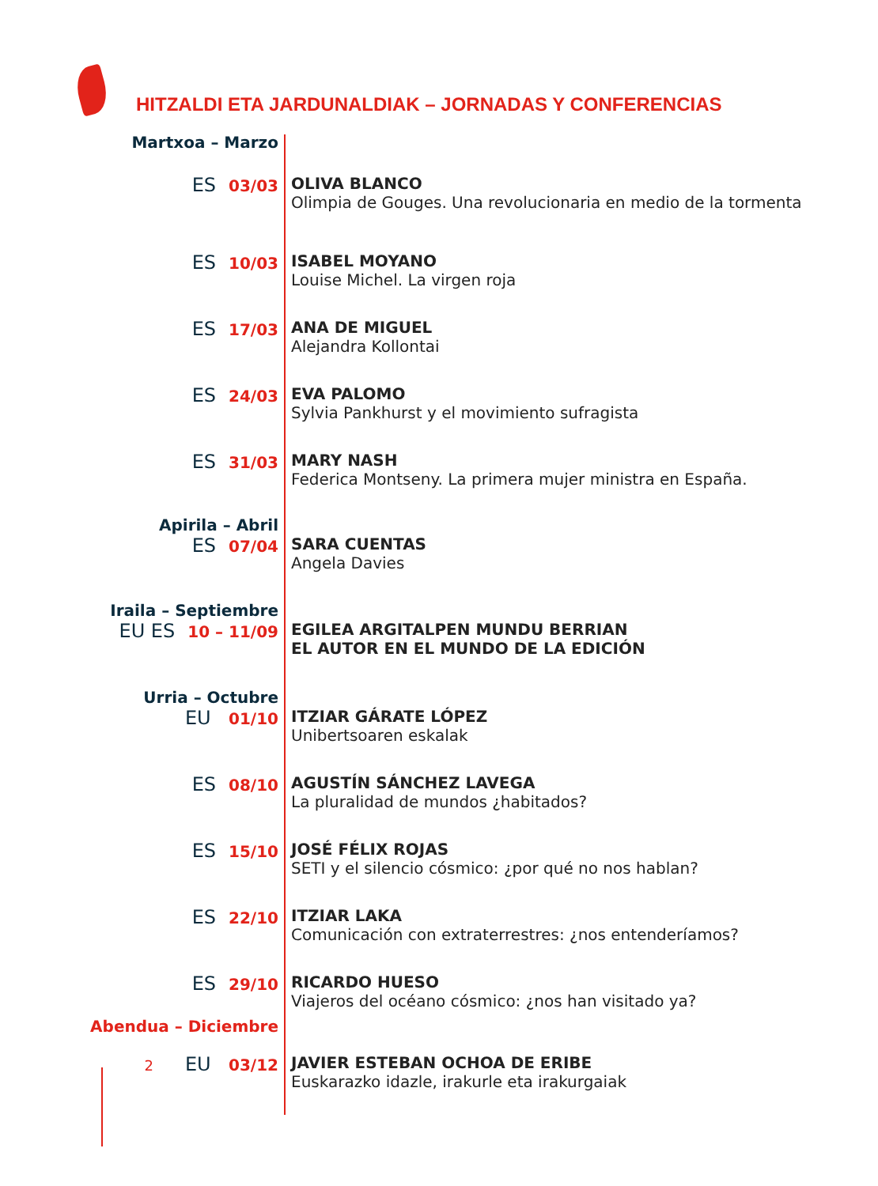HITZALDI ETA JARDUNALDIAK – JORNADAS Y CONFERENCIAS
Martxoa – Marzo
ES 03/03 OLIVA BLANCO
Olimpia de Gouges. Una revolucionaria en medio de la tormenta
ES 10/03 ISABEL MOYANO
Louise Michel. La virgen roja
ES 17/03 ANA DE MIGUEL
Alejandra Kollontai
ES 24/03 EVA PALOMO
Sylvia Pankhurst y el movimiento sufragista
ES 31/03 MARY NASH
Federica Montseny. La primera mujer ministra en España.
Apirila – Abril
ES 07/04 SARA CUENTAS
Angela Davies
Iraila – Septiembre
EU ES 10 – 11/09 EGILEA ARGITALPEN MUNDU BERRIAN
EL AUTOR EN EL MUNDO DE LA EDICIÓN
Urria – Octubre
EU 01/10 ITZIAR GÁRATE LÓPEZ
Unibertsoaren eskalak
ES 08/10 AGUSTÍN SÁNCHEZ LAVEGA
La pluralidad de mundos ¿habitados?
ES 15/10 JOSÉ FÉLIX ROJAS
SETI y el silencio cósmico: ¿por qué no nos hablan?
ES 22/10 ITZIAR LAKA
Comunicación con extraterrestres: ¿nos entenderíamos?
ES 29/10 RICARDO HUESO
Viajeros del océano cósmico: ¿nos han visitado ya?
Abendua – Diciembre
2 EU 03/12 JAVIER ESTEBAN OCHOA DE ERIBE
Euskarazko idazle, irakurle eta irakurgaiak